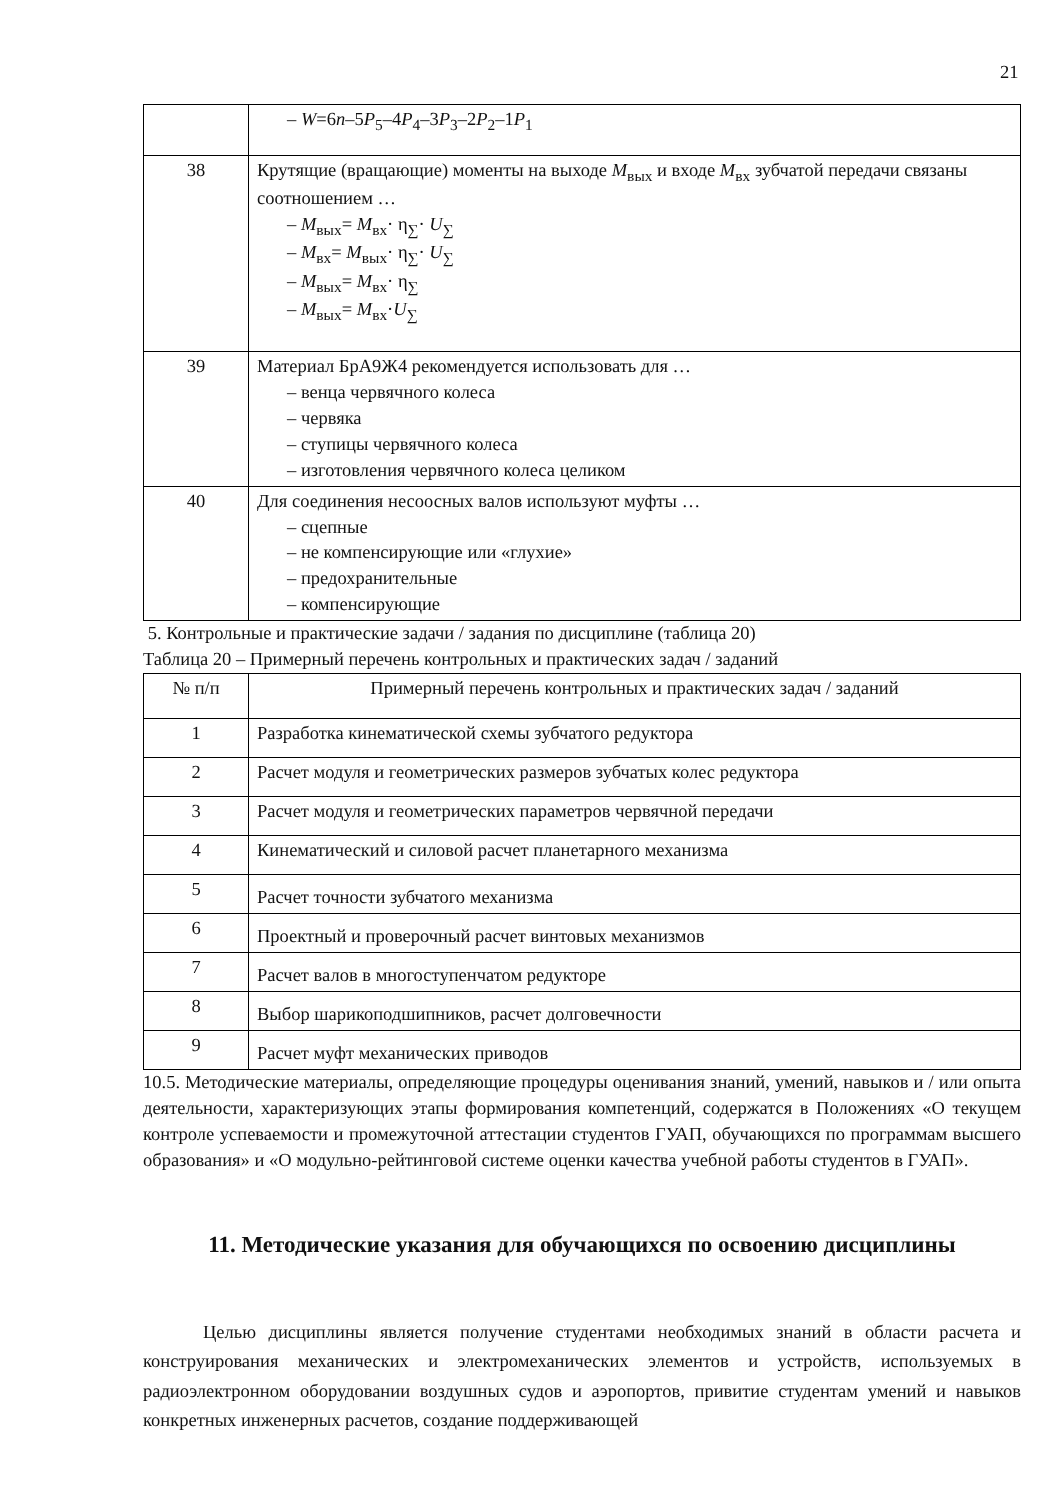21
| | – W =6 n –5 P<sub>5</sub>–4 P<sub>4</sub>–3 P<sub>3</sub>–2 P<sub>2</sub>–1 P<sub>1</sub> |
| 38 | Крутящие (вращающие) моменты на выходе M<sub>вых</sub> и входе M<sub>вх</sub> зубчатой передачи связаны соотношением … – M<sub>вых</sub>= M<sub>вх</sub>· η<sub>∑</sub>· U<sub>∑</sub> – M<sub>вх</sub>= M<sub>вых</sub>· η<sub>∑</sub>· U<sub>∑</sub> – M<sub>вых</sub>= M<sub>вх</sub>· η<sub>∑</sub> – M<sub>вых</sub>= M<sub>вх</sub>· U<sub>∑</sub> |
| 39 | Материал БрА9Ж4 рекомендуется использовать для … – венца червячного колеса – червяка – ступицы червячного колеса – изготовления червячного колеса целиком |
| 40 | Для соединения несоосных валов используют муфты … – сцепные – не компенсирующие или «глухие» – предохранительные – компенсирующие |
5. Контрольные и практические задачи / задания по дисциплине (таблица 20)
Таблица 20 – Примерный перечень контрольных и практических задач / заданий
| № п/п | Примерный перечень контрольных и практических задач / заданий |
| --- | --- |
| 1 | Разработка кинематической схемы зубчатого редуктора |
| 2 | Расчет модуля и геометрических размеров зубчатых колес редуктора |
| 3 | Расчет модуля и геометрических параметров червячной передачи |
| 4 | Кинематический и силовой расчет планетарного механизма |
| 5 | Расчет точности зубчатого механизма |
| 6 | Проектный и проверочный расчет винтовых механизмов |
| 7 | Расчет валов в многоступенчатом редукторе |
| 8 | Выбор шарикоподшипников, расчет долговечности |
| 9 | Расчет муфт механических приводов |
10.5. Методические материалы, определяющие процедуры оценивания знаний, умений, навыков и / или опыта деятельности, характеризующих этапы формирования компетенций, содержатся в Положениях «О текущем контроле успеваемости и промежуточной аттестации студентов ГУАП, обучающихся по программам высшего образования» и «О модульно-рейтинговой системе оценки качества учебной работы студентов в ГУАП».
11. Методические указания для обучающихся по освоению дисциплины
Целью дисциплины является получение студентами необходимых знаний в области расчета и конструирования механических и электромеханических элементов и устройств, используемых в радиоэлектронном оборудовании воздушных судов и аэропортов, привитие студентам умений и навыков конкретных инженерных расчетов, создание поддерживающей